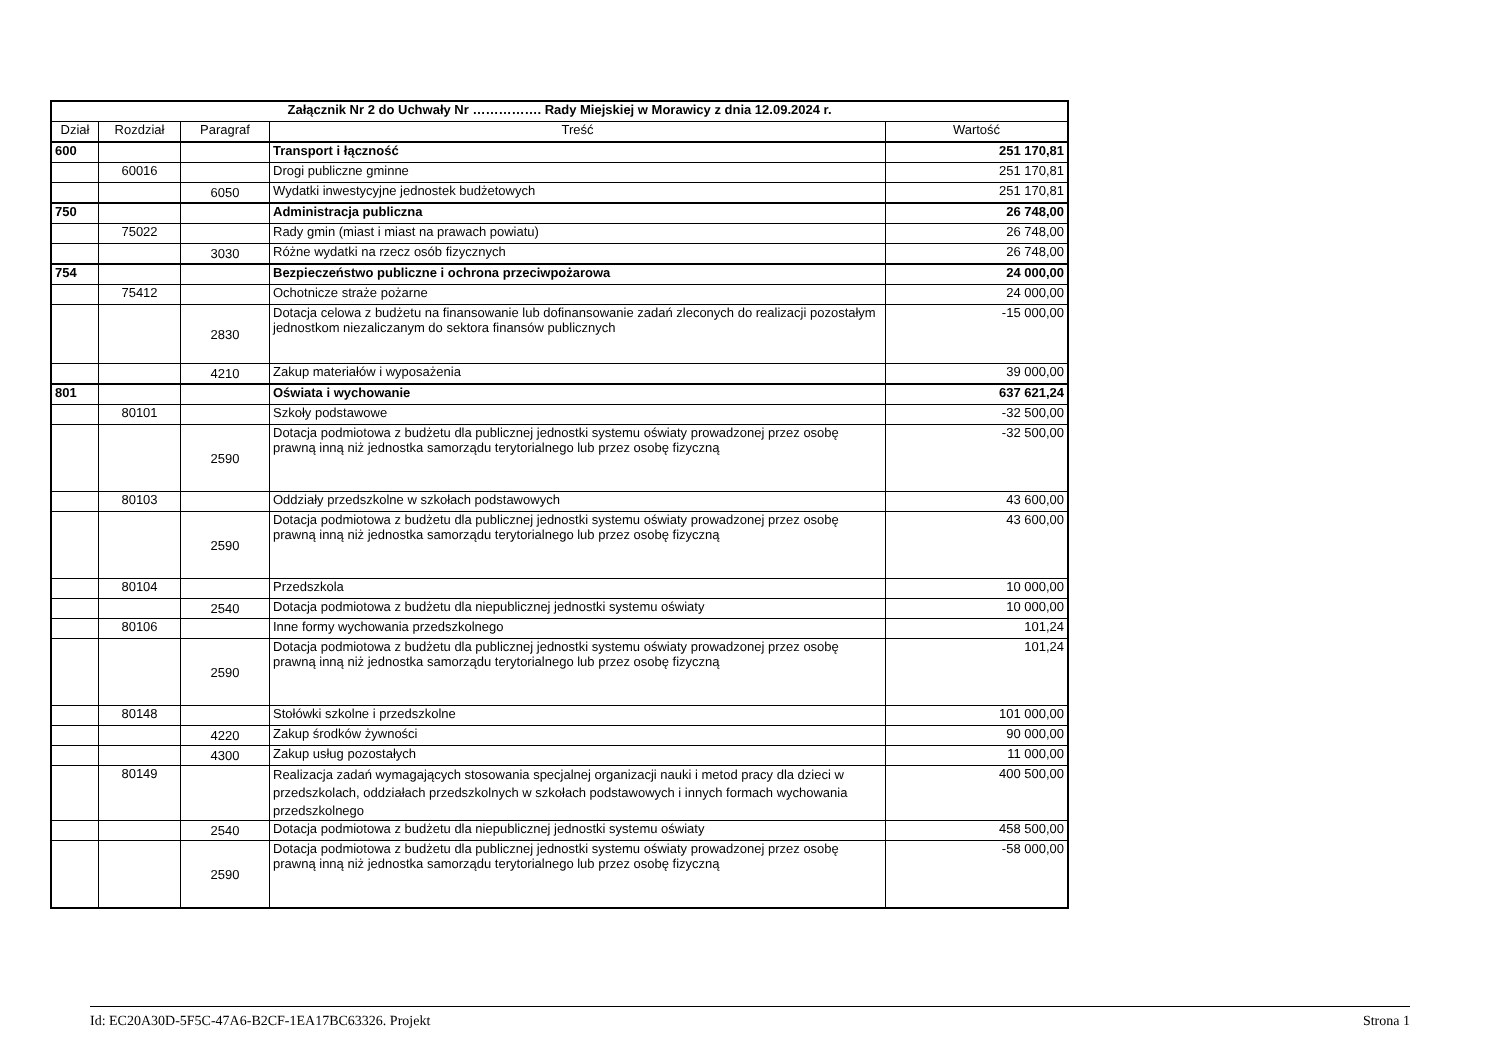| Załącznik Nr 2 do Uchwały Nr ……………. Rady Miejskiej w Morawicy z dnia 12.09.2024 r. | | | | |
| --- | --- | --- | --- | --- |
| Dział | Rozdział | Paragraf | Treść | Wartość |
| 600 | | | Transport i łączność | 251 170,81 |
| | 60016 | | Drogi publiczne gminne | 251 170,81 |
| | | 6050 | Wydatki inwestycyjne jednostek budżetowych | 251 170,81 |
| 750 | | | Administracja publiczna | 26 748,00 |
| | 75022 | | Rady gmin (miast i miast na prawach powiatu) | 26 748,00 |
| | | 3030 | Różne wydatki na rzecz osób fizycznych | 26 748,00 |
| 754 | | | Bezpieczeństwo publiczne i ochrona przeciwpożarowa | 24 000,00 |
| | 75412 | | Ochotnicze straże pożarne | 24 000,00 |
| | | 2830 | Dotacja celowa z budżetu na finansowanie lub dofinansowanie zadań zleconych do realizacji pozostałym jednostkom niezaliczanym do sektora finansów publicznych | -15 000,00 |
| | | 4210 | Zakup materiałów i wyposażenia | 39 000,00 |
| 801 | | | Oświata i wychowanie | 637 621,24 |
| | 80101 | | Szkoły podstawowe | -32 500,00 |
| | | 2590 | Dotacja podmiotowa z budżetu dla publicznej jednostki systemu oświaty prowadzonej przez osobę prawną inną niż jednostka samorządu terytorialnego lub przez osobę fizyczną | -32 500,00 |
| | 80103 | | Oddziały przedszkolne w szkołach podstawowych | 43 600,00 |
| | | 2590 | Dotacja podmiotowa z budżetu dla publicznej jednostki systemu oświaty prowadzonej przez osobę prawną inną niż jednostka samorządu terytorialnego lub przez osobę fizyczną | 43 600,00 |
| | 80104 | | Przedszkola | 10 000,00 |
| | | 2540 | Dotacja podmiotowa z budżetu dla niepublicznej jednostki systemu oświaty | 10 000,00 |
| | 80106 | | Inne formy wychowania przedszkolnego | 101,24 |
| | | 2590 | Dotacja podmiotowa z budżetu dla publicznej jednostki systemu oświaty prowadzonej przez osobę prawną inną niż jednostka samorządu terytorialnego lub przez osobę fizyczną | 101,24 |
| | 80148 | | Stołówki szkolne i przedszkolne | 101 000,00 |
| | | 4220 | Zakup środków żywności | 90 000,00 |
| | | 4300 | Zakup usług pozostałych | 11 000,00 |
| | 80149 | | Realizacja zadań wymagających stosowania specjalnej organizacji nauki i metod pracy dla dzieci w przedszkolach, oddziałach przedszkolnych w szkołach podstawowych i innych formach wychowania przedszkolnego | 400 500,00 |
| | | 2540 | Dotacja podmiotowa z budżetu dla niepublicznej jednostki systemu oświaty | 458 500,00 |
| | | 2590 | Dotacja podmiotowa z budżetu dla publicznej jednostki systemu oświaty prowadzonej przez osobę prawną inną niż jednostka samorządu terytorialnego lub przez osobę fizyczną | -58 000,00 |
Id: EC20A30D-5F5C-47A6-B2CF-1EA17BC63326. Projekt Strona 1